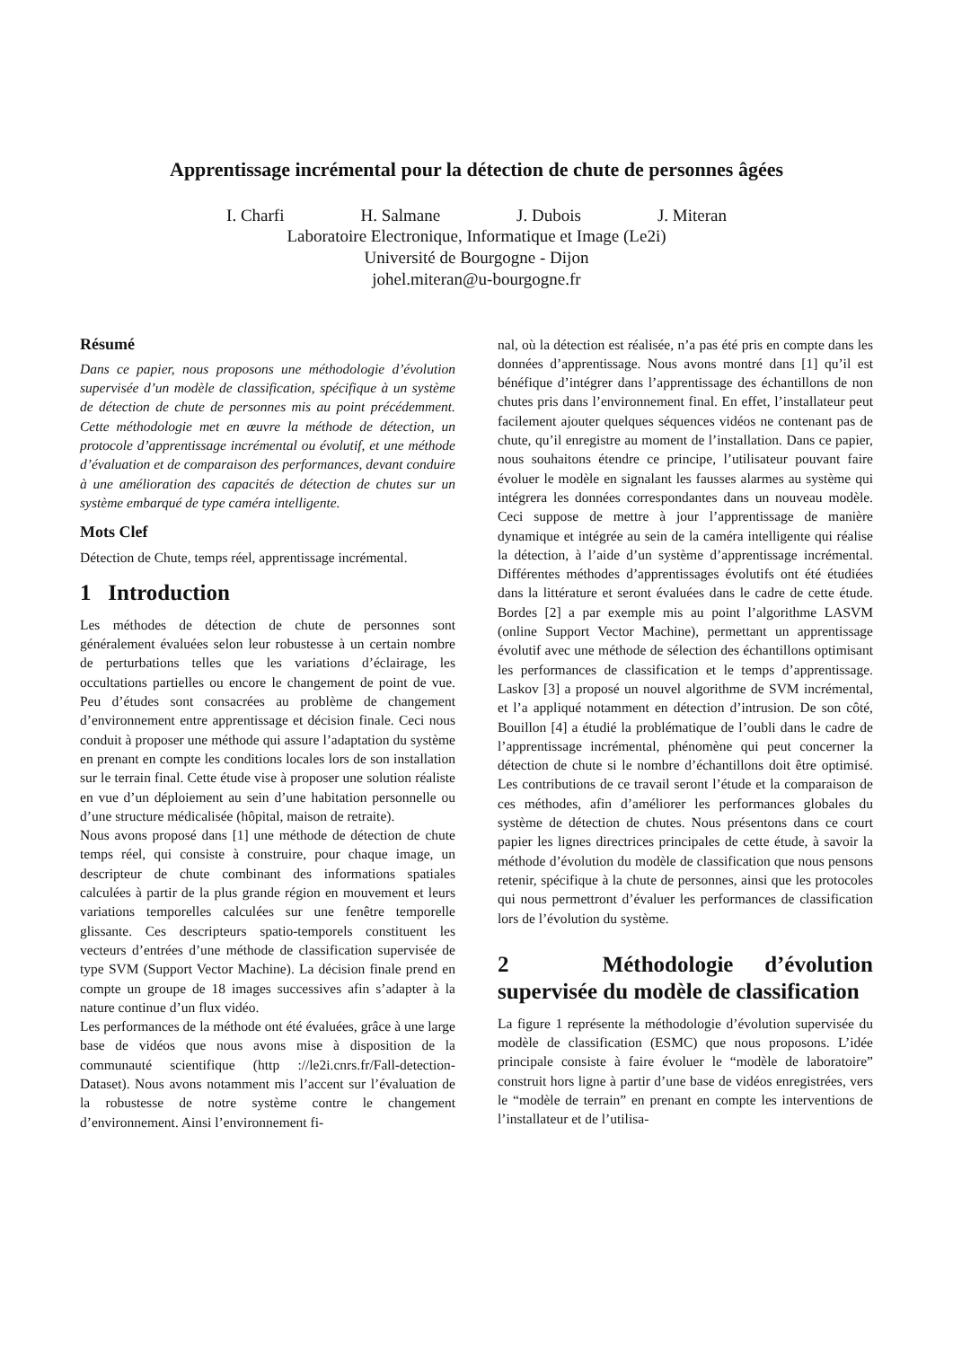Apprentissage incrémental pour la détection de chute de personnes âgées
I. Charfi H. Salmane J. Dubois J. Miteran
Laboratoire Electronique, Informatique et Image (Le2i)
Université de Bourgogne - Dijon
johel.miteran@u-bourgogne.fr
Résumé
Dans ce papier, nous proposons une méthodologie d’évolution supervisée d’un modèle de classification, spécifique à un système de détection de chute de personnes mis au point précédemment. Cette méthodologie met en œuvre la méthode de détection, un protocole d’apprentissage incrémental ou évolutif, et une méthode d’évaluation et de comparaison des performances, devant conduire à une amélioration des capacités de détection de chutes sur un système embarqué de type caméra intelligente.
Mots Clef
Détection de Chute, temps réel, apprentissage incrémental.
1 Introduction
Les méthodes de détection de chute de personnes sont généralement évaluées selon leur robustesse à un certain nombre de perturbations telles que les variations d’éclairage, les occultations partielles ou encore le changement de point de vue. Peu d’études sont consacrées au problème de changement d’environnement entre apprentissage et décision finale. Ceci nous conduit à proposer une méthode qui assure l’adaptation du système en prenant en compte les conditions locales lors de son installation sur le terrain final. Cette étude vise à proposer une solution réaliste en vue d’un déploiement au sein d’une habitation personnelle ou d’une structure médicalisée (hôpital, maison de retraite).
Nous avons proposé dans [1] une méthode de détection de chute temps réel, qui consiste à construire, pour chaque image, un descripteur de chute combinant des informations spatiales calculées à partir de la plus grande région en mouvement et leurs variations temporelles calculées sur une fenêtre temporelle glissante. Ces descripteurs spatio-temporels constituent les vecteurs d’entrées d’une méthode de classification supervisée de type SVM (Support Vector Machine). La décision finale prend en compte un groupe de 18 images successives afin s’adapter à la nature continue d’un flux vidéo.
Les performances de la méthode ont été évaluées, grâce à une large base de vidéos que nous avons mise à disposition de la communauté scientifique (http ://le2i.cnrs.fr/Fall-detection-Dataset). Nous avons notamment mis l’accent sur l’évaluation de la robustesse de notre système contre le changement d’environnement. Ainsi l’environnement fi-
nal, où la détection est réalisée, n’a pas été pris en compte dans les données d’apprentissage. Nous avons montré dans [1] qu’il est bénéfique d’intégrer dans l’apprentissage des échantillons de non chutes pris dans l’environnement final. En effet, l’installateur peut facilement ajouter quelques séquences vidéos ne contenant pas de chute, qu’il enregistre au moment de l’installation. Dans ce papier, nous souhaitons étendre ce principe, l’utilisateur pouvant faire évoluer le modèle en signalant les fausses alarmes au système qui intégrera les données correspondantes dans un nouveau modèle. Ceci suppose de mettre à jour l’apprentissage de manière dynamique et intégrée au sein de la caméra intelligente qui réalise la détection, à l’aide d’un système d’apprentissage incrémental. Différentes méthodes d’apprentissages évolutifs ont été étudiées dans la littérature et seront évaluées dans le cadre de cette étude. Bordes [2] a par exemple mis au point l’algorithme LASVM (online Support Vector Machine), permettant un apprentissage évolutif avec une méthode de sélection des échantillons optimisant les performances de classification et le temps d’apprentissage. Laskov [3] a proposé un nouvel algorithme de SVM incrémental, et l’a appliqué notamment en détection d’intrusion. De son côté, Bouillon [4] a étudié la problématique de l’oubli dans le cadre de l’apprentissage incrémental, phénomène qui peut concerner la détection de chute si le nombre d’échantillons doit être optimisé. Les contributions de ce travail seront l’étude et la comparaison de ces méthodes, afin d’améliorer les performances globales du système de détection de chutes. Nous présentons dans ce court papier les lignes directrices principales de cette étude, à savoir la méthode d’évolution du modèle de classification que nous pensons retenir, spécifique à la chute de personnes, ainsi que les protocoles qui nous permettront d’évaluer les performances de classification lors de l’évolution du système.
2 Méthodologie d’évolution supervisée du modèle de classification
La figure 1 représente la méthodologie d’évolution supervisée du modèle de classification (ESMC) que nous proposons. L’idée principale consiste à faire évoluer le “modèle de laboratoire” construit hors ligne à partir d’une base de vidéos enregistrées, vers le “modèle de terrain” en prenant en compte les interventions de l’installateur et de l’utilisa-